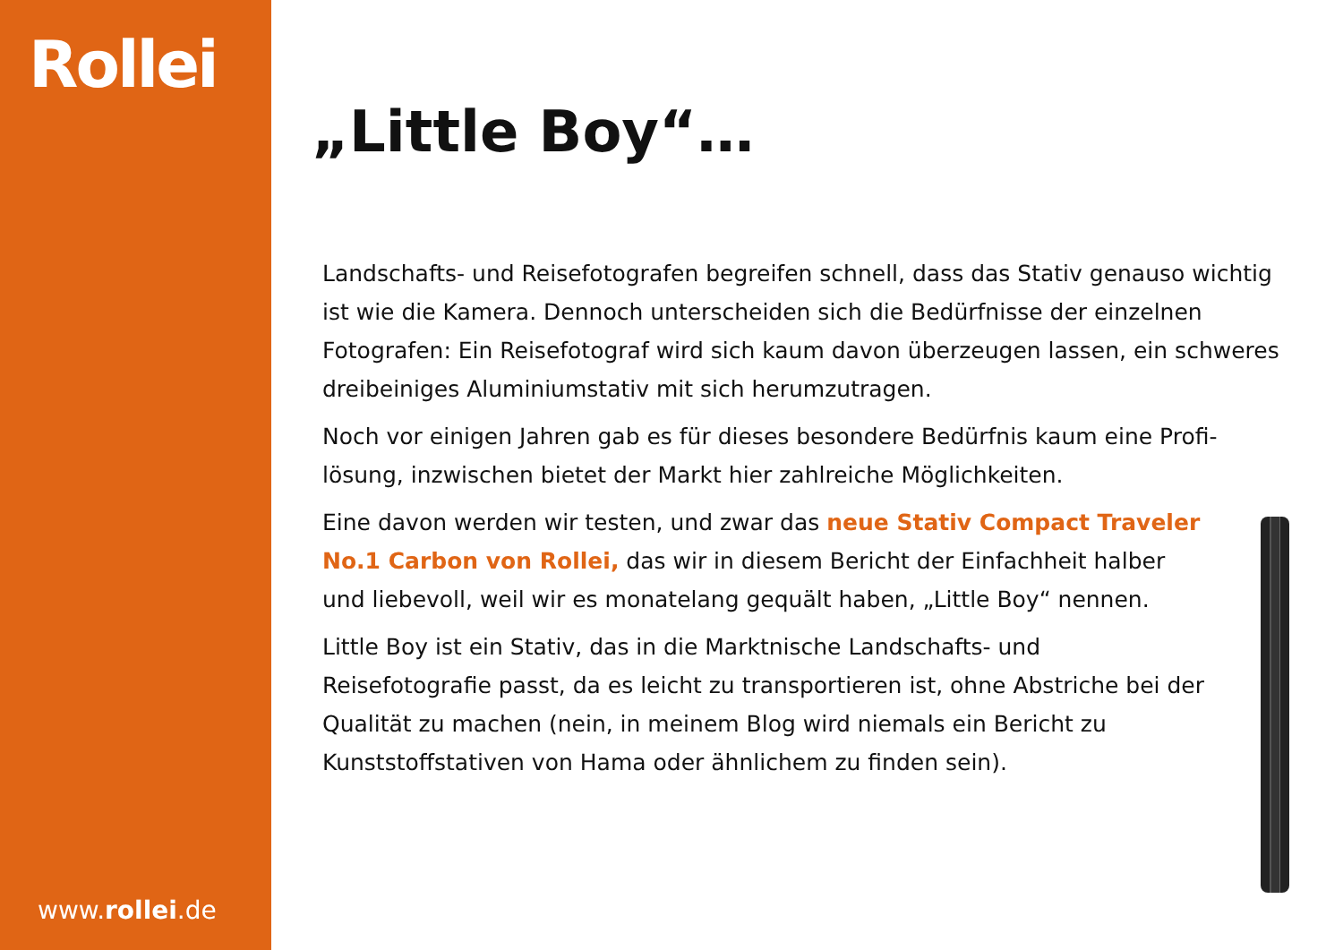Rollei
www.rollei.de
„Little Boy“…
Landschafts- und Reisefotografen begreifen schnell, dass das Stativ genauso wichtig ist wie die Kamera. Dennoch unterscheiden sich die Bedürfnisse der ein­zelnen Fotografen: Ein Reisefotograf wird sich kaum davon überzeugen lassen, ein schweres dreibeiniges Aluminiumstativ mit sich herumzutragen.
Noch vor einigen Jahren gab es für dieses besondere Bedürfnis kaum eine Profi­lösung, inzwischen bietet der Markt hier zahlreiche Möglichkeiten.
Eine davon werden wir testen, und zwar das neue Stativ Compact Traveler No.1 Carbon von Rollei, das wir in diesem Bericht der Einfachheit halber und liebevoll, weil wir es monatelang gequält haben, „Little Boy“ nennen.
Little Boy ist ein Stativ, das in die Marktnische Landschafts- und Reisefotografie passt, da es leicht zu transportieren ist, ohne Ab­striche bei der Qualität zu machen (nein, in meinem Blog wird niemals ein Bericht zu Kunststoffstativen von Hama oder ähnlichem zu finden sein).